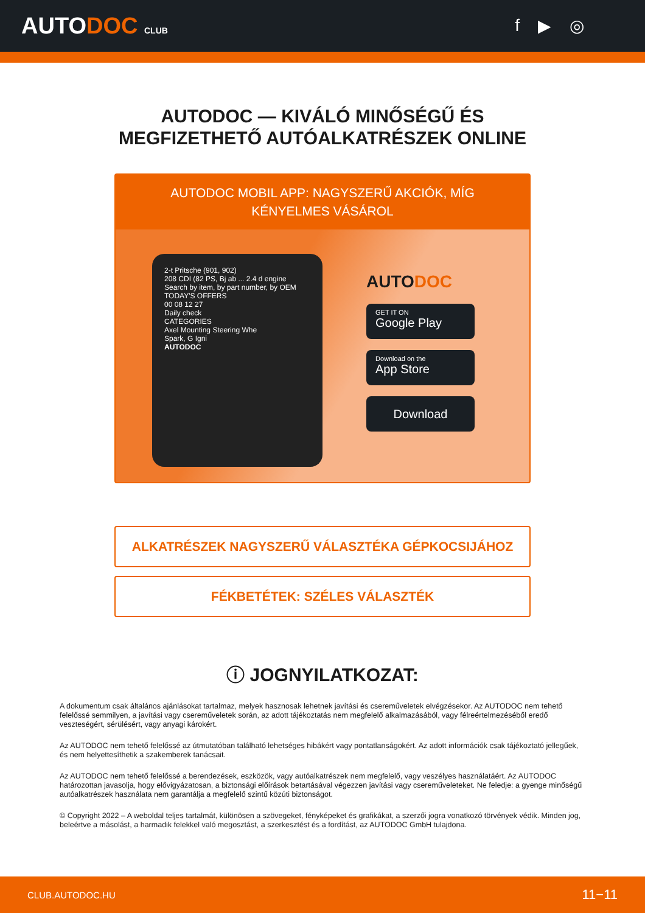AUTODOC CLUB
f ▶ ◎
AUTODOC — KIVÁLÓ MINŐSÉGŰ ÉS MEGFIZETHETŐ AUTÓALKATRÉSZEK ONLINE
AUTODOC MOBIL APP: NAGYSZERŰ AKCIÓK, MÍG KÉNYELMES VÁSÁROL
2-t Pritsche (901, 902)
208 CDI (82 PS, Bj ab ... 2.4 d engine
Search by item, by part number, by OEM
TODAY'S OFFERS
00 08 12 27
Daily check
CATEGORIES
Axel Mounting Steering Whe
Spark, G Igni
AUTODOC
AUTODOC
GET IT ON
Google Play
Download on the
App Store
Download
ALKATRÉSZEK NAGYSZERŰ VÁLASZTÉKA GÉPKOCSIJÁHOZ
FÉKBETÉTEK: SZÉLES VÁLASZTÉK
ⓘ JOGNYILATKOZAT:
A dokumentum csak általános ajánlásokat tartalmaz, melyek hasznosak lehetnek javítási és csereműveletek elvégzésekor. Az AUTODOC nem tehető felelőssé semmilyen, a javítási vagy csereműveletek során, az adott tájékoztatás nem megfelelő alkalmazásából, vagy félreértelmezéséből eredő veszteségért, sérülésért, vagy anyagi károkért.
Az AUTODOC nem tehető felelőssé az útmutatóban található lehetséges hibákért vagy pontatlanságokért. Az adott információk csak tájékoztató jellegűek, és nem helyettesíthetik a szakemberek tanácsait.
Az AUTODOC nem tehető felelőssé a berendezések, eszközök, vagy autóalkatrészek nem megfelelő, vagy veszélyes használatáért. Az AUTODOC határozottan javasolja, hogy elővigyázatosan, a biztonsági előírások betartásával végezzen javítási vagy csereműveleteket. Ne feledje: a gyenge minőségű autóalkatrészek használata nem garantálja a megfelelő szintű közúti biztonságot.
© Copyright 2022 – A weboldal teljes tartalmát, különösen a szövegeket, fényképeket és grafikákat, a szerzői jogra vonatkozó törvények védik. Minden jog, beleértve a másolást, a harmadik felekkel való megosztást, a szerkesztést és a fordítást, az AUTODOC GmbH tulajdona.
CLUB.AUTODOC.HU 11−11